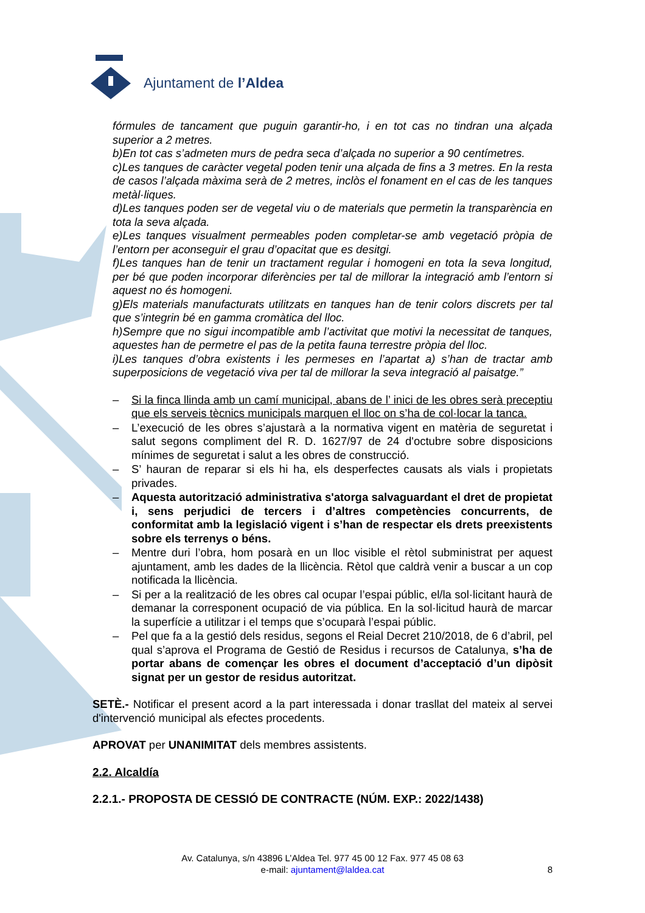Ajuntament de l’Aldea
fórmules de tancament que puguin garantir-ho, i en tot cas no tindran una alçada superior a 2 metres.
b)En tot cas s’admeten murs de pedra seca d’alçada no superior a 90 centímetres.
c)Les tanques de caràcter vegetal poden tenir una alçada de fins a 3 metres. En la resta de casos l’alçada màxima serà de 2 metres, inclòs el fonament en el cas de les tanques metàl·liques.
d)Les tanques poden ser de vegetal viu o de materials que permetin la transparència en tota la seva alçada.
e)Les tanques visualment permeables poden completar-se amb vegetació pròpia de l’entorn per aconseguir el grau d’opacitat que es desitgi.
f)Les tanques han de tenir un tractament regular i homogeni en tota la seva longitud, per bé que poden incorporar diferències per tal de millorar la integració amb l’entorn si aquest no és homogeni.
g)Els materials manufacturats utilitzats en tanques han de tenir colors discrets per tal que s’integrin bé en gamma cromàtica del lloc.
h)Sempre que no sigui incompatible amb l’activitat que motivi la necessitat de tanques, aquestes han de permetre el pas de la petita fauna terrestre pròpia del lloc.
i)Les tanques d’obra existents i les permeses en l’apartat a) s’han de tractar amb superposicions de vegetació viva per tal de millorar la seva integració al paisatge.”
– Si la finca llinda amb un camí municipal, abans de l’ inici de les obres serà preceptiu que els serveis tècnics municipals marquen el lloc on s’ha de col·locar la tanca.
– L’execució de les obres s’ajustarà a la normativa vigent en matèria de seguretat i salut segons compliment del R. D. 1627/97 de 24 d'octubre sobre disposicions mínimes de seguretat i salut a les obres de construcció.
– S’ hauran de reparar si els hi ha, els desperfectes causats als vials i propietats privades.
– Aquesta autorització administrativa s'atorga salvaguardant el dret de propietat i, sens perjudici de tercers i d’altres competències concurrents, de conformitat amb la legislació vigent i s’han de respectar els drets preexistents sobre els terrenys o béns.
– Mentre duri l’obra, hom posarà en un lloc visible el rètol subministrat per aquest ajuntament, amb les dades de la llicència. Rètol que caldrà venir a buscar a un cop notificada la llicència.
– Si per a la realització de les obres cal ocupar l’espai públic, el/la sol·licitant haurà de demanar la corresponent ocupació de via pública. En la sol·licitud haurà de marcar la superfície a utilitzar i el temps que s’ocuparà l’espai públic.
– Pel que fa a la gestió dels residus, segons el Reial Decret 210/2018, de 6 d’abril, pel qual s’aprova el Programa de Gestió de Residus i recursos de Catalunya, s’ha de portar abans de començar les obres el document d’acceptació d’un dipòsit signat per un gestor de residus autoritzat.
SETÈ.- Notificar el present acord a la part interessada i donar trasllat del mateix al servei d'intervenció municipal als efectes procedents.
APROVAT per UNANIMITAT dels membres assistents.
2.2. Alcaldía
2.2.1.- PROPOSTA DE CESSIÓ DE CONTRACTE (NÚM. EXP.: 2022/1438)
Av. Catalunya, s/n 43896 L’Aldea Tel. 977 45 00 12 Fax. 977 45 08 63
e-mail: ajuntament@laldea.cat
8